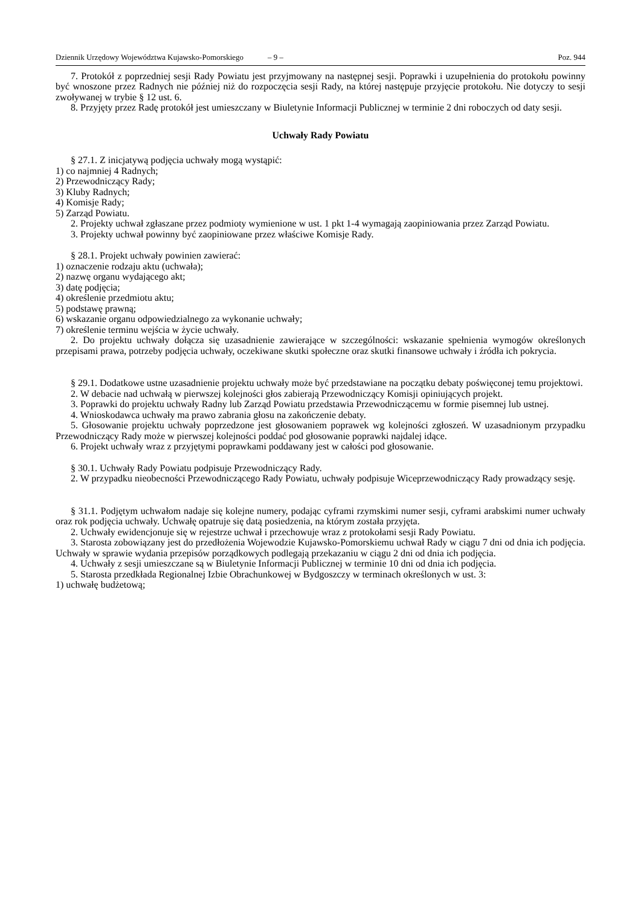Dziennik Urzędowy Województwa Kujawsko-Pomorskiego – 9 – Poz. 944
7. Protokół z poprzedniej sesji Rady Powiatu jest przyjmowany na następnej sesji. Poprawki i uzupełnienia do protokołu powinny być wnoszone przez Radnych nie później niż do rozpoczęcia sesji Rady, na której następuje przyjęcie protokołu. Nie dotyczy to sesji zwoływanej w trybie § 12 ust. 6.
8. Przyjęty przez Radę protokół jest umieszczany w Biuletynie Informacji Publicznej w terminie 2 dni roboczych od daty sesji.
Uchwały Rady Powiatu
§ 27.1. Z inicjatywą podjęcia uchwały mogą wystąpić:
1) co najmniej 4 Radnych;
2) Przewodniczący Rady;
3) Kluby Radnych;
4) Komisje Rady;
5) Zarząd Powiatu.
2. Projekty uchwał zgłaszane przez podmioty wymienione w ust. 1 pkt 1-4 wymagają zaopiniowania przez Zarząd Powiatu.
3. Projekty uchwał powinny być zaopiniowane przez właściwe Komisje Rady.
§ 28.1. Projekt uchwały powinien zawierać:
1) oznaczenie rodzaju aktu (uchwała);
2) nazwę organu wydającego akt;
3) datę podjęcia;
4) określenie przedmiotu aktu;
5) podstawę prawną;
6) wskazanie organu odpowiedzialnego za wykonanie uchwały;
7) określenie terminu wejścia w życie uchwały.
2. Do projektu uchwały dołącza się uzasadnienie zawierające w szczególności: wskazanie spełnienia wymogów określonych przepisami prawa, potrzeby podjęcia uchwały, oczekiwane skutki społeczne oraz skutki finansowe uchwały i źródła ich pokrycia.
§ 29.1. Dodatkowe ustne uzasadnienie projektu uchwały może być przedstawiane na początku debaty poświęconej temu projektowi.
2. W debacie nad uchwałą w pierwszej kolejności głos zabierają Przewodniczący Komisji opiniujących projekt.
3. Poprawki do projektu uchwały Radny lub Zarząd Powiatu przedstawia Przewodniczącemu w formie pisemnej lub ustnej.
4. Wnioskodawca uchwały ma prawo zabrania głosu na zakończenie debaty.
5. Głosowanie projektu uchwały poprzedzone jest głosowaniem poprawek wg kolejności zgłoszeń. W uzasadnionym przypadku Przewodniczący Rady może w pierwszej kolejności poddać pod głosowanie poprawki najdalej idące.
6. Projekt uchwały wraz z przyjętymi poprawkami poddawany jest w całości pod głosowanie.
§ 30.1. Uchwały Rady Powiatu podpisuje Przewodniczący Rady.
2. W przypadku nieobecności Przewodniczącego Rady Powiatu, uchwały podpisuje Wiceprzewodniczący Rady prowadzący sesję.
§ 31.1. Podjętym uchwałom nadaje się kolejne numery, podając cyframi rzymskimi numer sesji, cyframi arabskimi numer uchwały oraz rok podjęcia uchwały. Uchwałę opatruje się datą posiedzenia, na którym została przyjęta.
2. Uchwały ewidencjonuje się w rejestrze uchwał i przechowuje wraz z protokołami sesji Rady Powiatu.
3. Starosta zobowiązany jest do przedłożenia Wojewodzie Kujawsko-Pomorskiemu uchwał Rady w ciągu 7 dni od dnia ich podjęcia. Uchwały w sprawie wydania przepisów porządkowych podlegają przekazaniu w ciągu 2 dni od dnia ich podjęcia.
4. Uchwały z sesji umieszczane są w Biuletynie Informacji Publicznej w terminie 10 dni od dnia ich podjęcia.
5. Starosta przedkłada Regionalnej Izbie Obrachunkowej w Bydgoszczy w terminach określonych w ust. 3:
1) uchwałę budżetową;